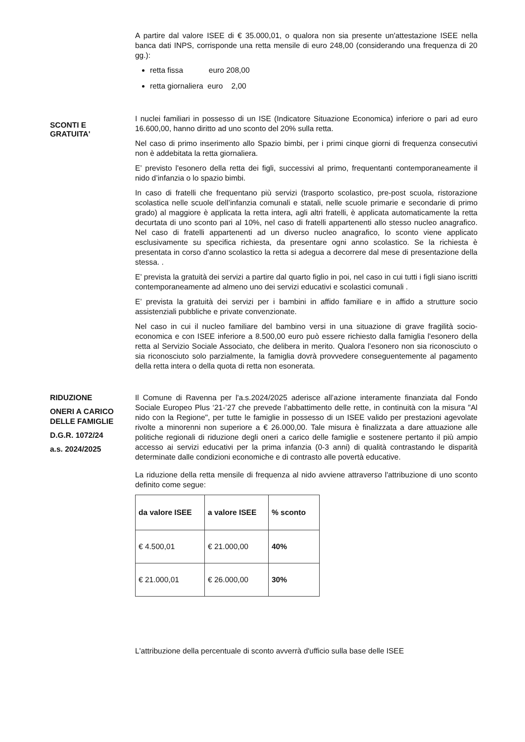A partire dal valore ISEE di € 35.000,01, o qualora non sia presente un'attestazione ISEE nella banca dati INPS, corrisponde una retta mensile di euro 248,00 (considerando una frequenza di 20 gg.):
retta fissa euro 208,00
retta giornaliera euro 2,00
SCONTI E
GRATUITA'
I nuclei familiari in possesso di un ISE (Indicatore Situazione Economica) inferiore o pari ad euro 16.600,00, hanno diritto ad uno sconto del 20% sulla retta.
Nel caso di primo inserimento allo Spazio bimbi, per i primi cinque giorni di frequenza consecutivi non è addebitata la retta giornaliera.
E’ previsto l'esonero della retta dei figli, successivi al primo, frequentanti contemporaneamente il nido d’infanzia o lo spazio bimbi.
In caso di fratelli che frequentano più servizi (trasporto scolastico, pre-post scuola, ristorazione scolastica nelle scuole dell’infanzia comunali e statali, nelle scuole primarie e secondarie di primo grado) al maggiore è applicata la retta intera, agli altri fratelli, è applicata automaticamente la retta decurtata di uno sconto pari al 10%, nel caso di fratelli appartenenti allo stesso nucleo anagrafico. Nel caso di fratelli appartenenti ad un diverso nucleo anagrafico, lo sconto viene applicato esclusivamente su specifica richiesta, da presentare ogni anno scolastico. Se la richiesta è presentata in corso d'anno scolastico la retta si adegua a decorrere dal mese di presentazione della stessa. .
E’ prevista la gratuità dei servizi a partire dal quarto figlio in poi, nel caso in cui tutti i figli siano iscritti contemporaneamente ad almeno uno dei servizi educativi e scolastici comunali .
E’ prevista la gratuità dei servizi per i bambini in affido familiare e in affido a strutture socio assistenziali pubbliche e private convenzionate.
Nel caso in cui il nucleo familiare del bambino versi in una situazione di grave fragilità socio-economica e con ISEE inferiore a 8.500,00 euro può essere richiesto dalla famiglia l'esonero della retta al Servizio Sociale Associato, che delibera in merito. Qualora l’esonero non sia riconosciuto o sia riconosciuto solo parzialmente, la famiglia dovrà provvedere conseguentemente al pagamento della retta intera o della quota di retta non esonerata.
RIDUZIONE
ONERI A CARICO
DELLE FAMIGLIE
D.G.R. 1072/24
a.s. 2024/2025
Il Comune di Ravenna per l'a.s.2024/2025 aderisce all’azione interamente finanziata dal Fondo Sociale Europeo Plus ‘21-’27 che prevede l’abbattimento delle rette, in continuità con la misura "Al nido con la Regione", per tutte le famiglie in possesso di un ISEE valido per prestazioni agevolate rivolte a minorenni non superiore a € 26.000,00. Tale misura è finalizzata a dare attuazione alle politiche regionali di riduzione degli oneri a carico delle famiglie e sostenere pertanto il più ampio accesso ai servizi educativi per la prima infanzia (0-3 anni) di qualità contrastando le disparità determinate dalle condizioni economiche e di contrasto alle povertà educative.
La riduzione della retta mensile di frequenza al nido avviene attraverso l'attribuzione di uno sconto definito come segue:
| da valore ISEE | a valore ISEE | % sconto |
| --- | --- | --- |
| € 4.500,01 | € 21.000,00 | 40% |
| € 21.000,01 | € 26.000,00 | 30% |
L'attribuzione della percentuale di sconto avverrà d'ufficio sulla base delle ISEE